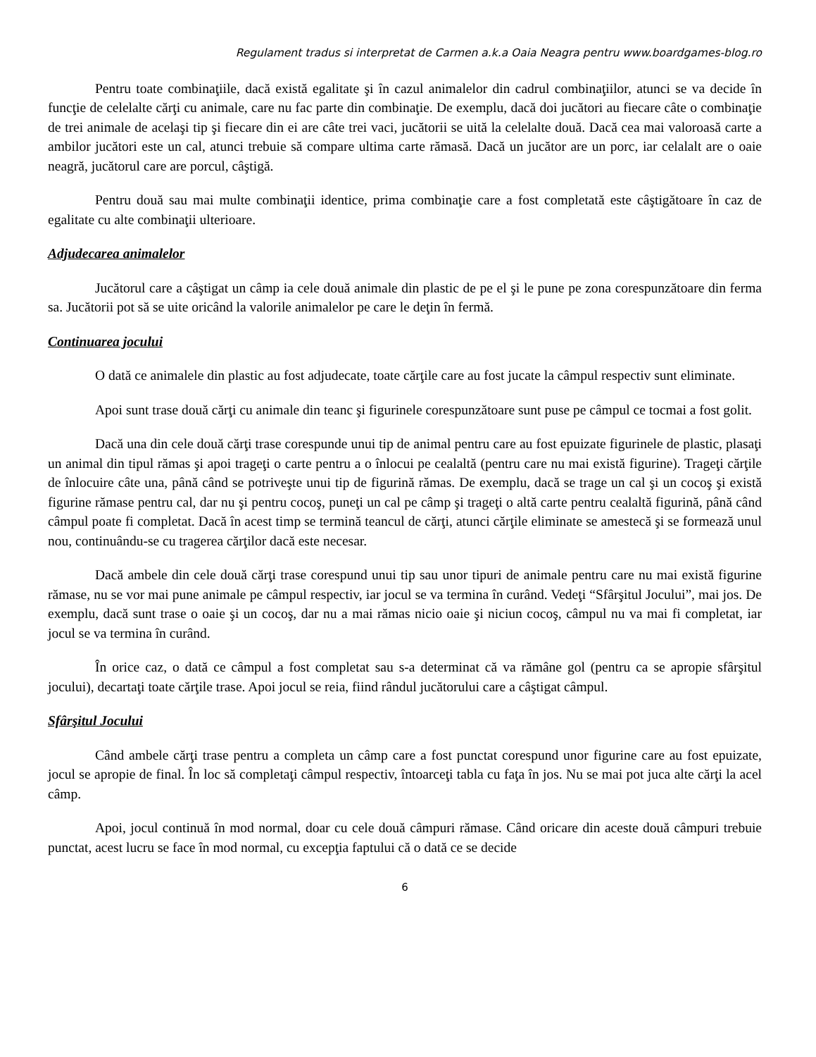Regulament tradus si interpretat de Carmen a.k.a Oaia Neagra pentru www.boardgames-blog.ro
Pentru toate combinaţiile, dacă există egalitate şi în cazul animalelor din cadrul combinaţiilor, atunci se va decide în funcţie de celelalte cărţi cu animale, care nu fac parte din combinaţie. De exemplu, dacă doi jucători au fiecare câte o combinaţie de trei animale de acelaşi tip şi fiecare din ei are câte trei vaci, jucătorii se uită la celelalte două. Dacă cea mai valoroasă carte a ambilor jucători este un cal, atunci trebuie să compare ultima carte rămasă. Dacă un jucător are un porc, iar celalalt are o oaie neagră, jucătorul care are porcul, câştigă.
Pentru două sau mai multe combinaţii identice, prima combinaţie care a fost completată este câştigătoare în caz de egalitate cu alte combinaţii ulterioare.
Adjudecarea animalelor
Jucătorul care a câştigat un câmp ia cele două animale din plastic de pe el şi le pune pe zona corespunzătoare din ferma sa. Jucătorii pot să se uite oricând la valorile animalelor pe care le deţin în fermă.
Continuarea jocului
O dată ce animalele din plastic au fost adjudecate, toate cărţile care au fost jucate la câmpul respectiv sunt eliminate.
Apoi sunt trase două cărţi cu animale din teanc şi figurinele corespunzătoare sunt puse pe câmpul ce tocmai a fost golit.
Dacă una din cele două cărţi trase corespunde unui tip de animal pentru care au fost epuizate figurinele de plastic, plasaţi un animal din tipul rămas şi apoi trageţi o carte pentru a o înlocui pe cealaltă (pentru care nu mai există figurine). Trageţi cărţile de înlocuire câte una, până când se potriveşte unui tip de figurină rămas. De exemplu, dacă se trage un cal şi un cocoş şi există figurine rămase pentru cal, dar nu şi pentru cocoş, puneţi un cal pe câmp şi trageţi o altă carte pentru cealaltă figurină, până când câmpul poate fi completat. Dacă în acest timp se termină teancul de cărţi, atunci cărţile eliminate se amestecă şi se formează unul nou, continuându-se cu tragerea cărţilor dacă este necesar.
Dacă ambele din cele două cărţi trase corespund unui tip sau unor tipuri de animale pentru care nu mai există figurine rămase, nu se vor mai pune animale pe câmpul respectiv, iar jocul se va termina în curând. Vedeţi “Sfârşitul Jocului”, mai jos. De exemplu, dacă sunt trase o oaie şi un cocoş, dar nu a mai rămas nicio oaie şi niciun cocoş, câmpul nu va mai fi completat, iar jocul se va termina în curând.
În orice caz, o dată ce câmpul a fost completat sau s-a determinat că va rămâne gol (pentru ca se apropie sfârşitul jocului), decartaţi toate cărţile trase. Apoi jocul se reia, fiind rândul jucătorului care a câştigat câmpul.
Sfârşitul Jocului
Când ambele cărţi trase pentru a completa un câmp care a fost punctat corespund unor figurine care au fost epuizate, jocul se apropie de final. În loc să completaţi câmpul respectiv, întoarceţi tabla cu faţa în jos. Nu se mai pot juca alte cărţi la acel câmp.
Apoi, jocul continuă în mod normal, doar cu cele două câmpuri rămase. Când oricare din aceste două câmpuri trebuie punctat, acest lucru se face în mod normal, cu excepţia faptului că o dată ce se decide
6